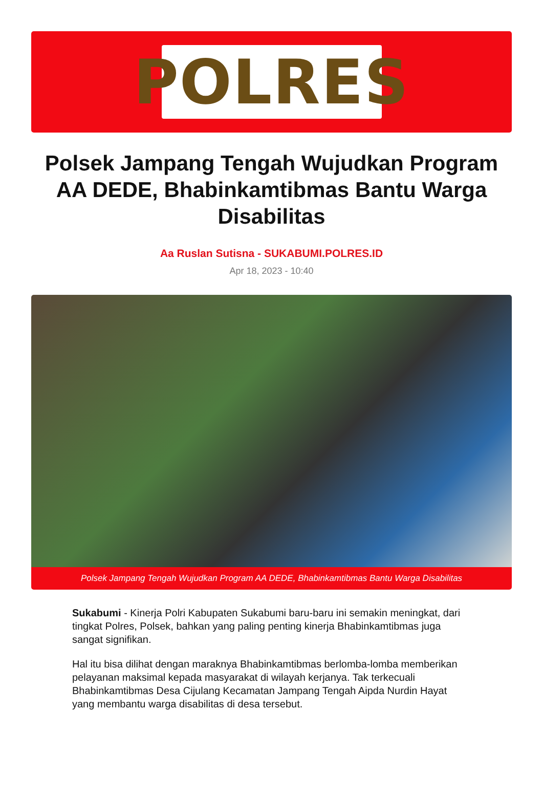POLRES
Polsek Jampang Tengah Wujudkan Program AA DEDE, Bhabinkamtibmas Bantu Warga Disabilitas
Aa Ruslan Sutisna - SUKABUMI.POLRES.ID
Apr 18, 2023 - 10:40
Polsek Jampang Tengah Wujudkan Program AA DEDE, Bhabinkamtibmas Bantu Warga Disabilitas
Sukabumi - Kinerja Polri Kabupaten Sukabumi baru-baru ini semakin meningkat, dari tingkat Polres, Polsek, bahkan yang paling penting kinerja Bhabinkamtibmas juga sangat signifikan.
Hal itu bisa dilihat dengan maraknya Bhabinkamtibmas berlomba-lomba memberikan pelayanan maksimal kepada masyarakat di wilayah kerjanya. Tak terkecuali Bhabinkamtibmas Desa Cijulang Kecamatan Jampang Tengah Aipda Nurdin Hayat yang membantu warga disabilitas di desa tersebut.